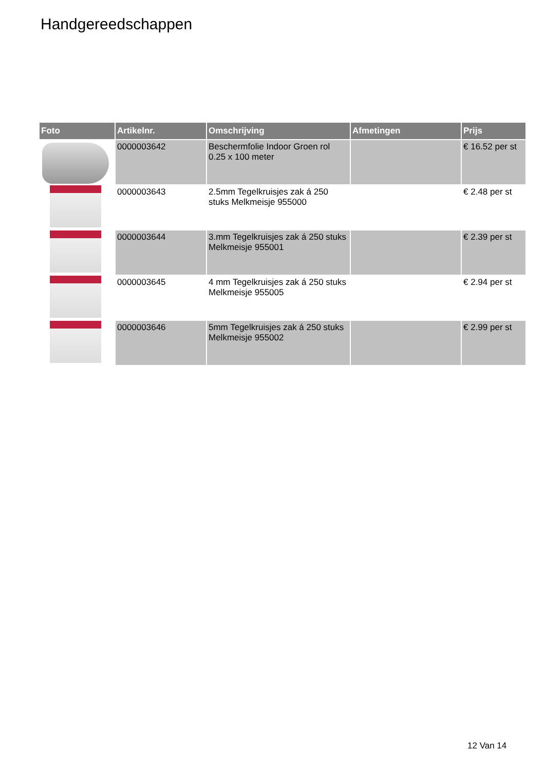Handgereedschappen
| Foto | Artikelnr. | Omschrijving | Afmetingen | Prijs |
| --- | --- | --- | --- | --- |
| | 0000003642 | Beschermfolie Indoor Groen rol 0.25 x 100 meter | | € 16.52 per st |
| | 0000003643 | 2.5mm Tegelkruisjes zak á 250 stuks Melkmeisje 955000 | | € 2.48 per st |
| | 0000003644 | 3.mm Tegelkruisjes zak á 250 stuks Melkmeisje 955001 | | € 2.39 per st |
| | 0000003645 | 4 mm Tegelkruisjes zak á 250 stuks Melkmeisje 955005 | | € 2.94 per st |
| | 0000003646 | 5mm Tegelkruisjes zak á 250 stuks Melkmeisje 955002 | | € 2.99 per st |
12 Van 14